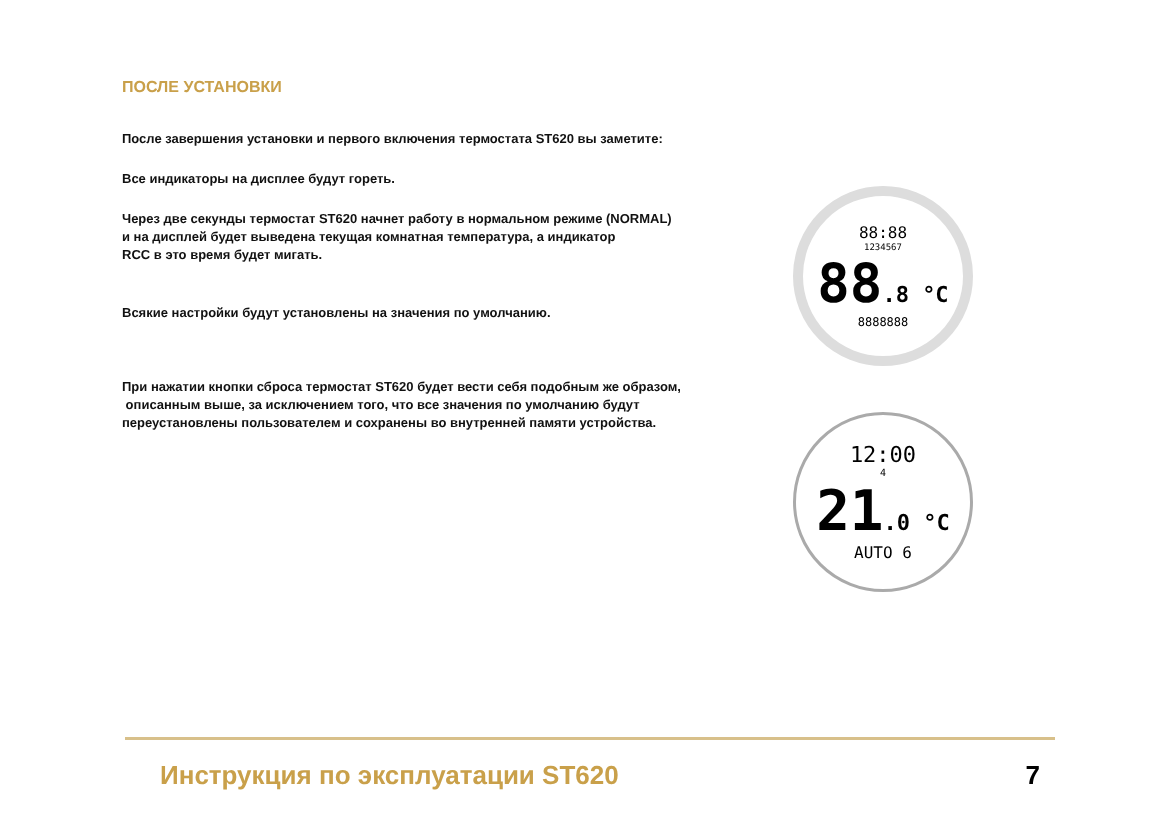ПОСЛЕ УСТАНОВКИ
После завершения установки и первого включения термостата ST620 вы заметите:
Все индикаторы на дисплее будут гореть.
Через две секунды термостат ST620 начнет работу в нормальном режиме (NORMAL)
и на дисплей будет выведена текущая комнатная температура, а индикатор
RCC в это время будет мигать.
Всякие настройки будут установлены на значения по умолчанию.
При нажатии кнопки сброса термостат ST620 будет вести себя подобным же образом,
описанным выше, за исключением того, что все значения по умолчанию будут
переустановлены пользователем и сохранены во внутренней памяти устройства.
88:88
1234567
88.8 °C
8888888
12:00
4
21.0 °C
AUTO 6
Инструкция по эксплуатации ST620 7